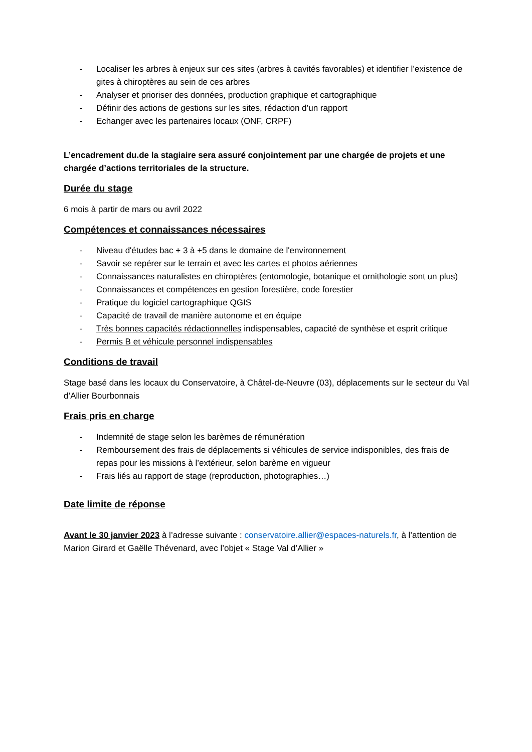- Localiser les arbres à enjeux sur ces sites (arbres à cavités favorables) et identifier l’existence de gites à chiroptères au sein de ces arbres
- Analyser et prioriser des données, production graphique et cartographique
- Définir des actions de gestions sur les sites, rédaction d’un rapport
- Echanger avec les partenaires locaux (ONF, CRPF)
L’encadrement du.de la stagiaire sera assuré conjointement par une chargée de projets et une chargée d’actions territoriales de la structure.
Durée du stage
6 mois à partir de mars ou avril 2022
Compétences et connaissances nécessaires
- Niveau d'études bac + 3 à +5 dans le domaine de l'environnement
- Savoir se repérer sur le terrain et avec les cartes et photos aériennes
- Connaissances naturalistes en chiroptères (entomologie, botanique et ornithologie sont un plus)
- Connaissances et compétences en gestion forestière, code forestier
- Pratique du logiciel cartographique QGIS
- Capacité de travail de manière autonome et en équipe
- Très bonnes capacités rédactionnelles indispensables, capacité de synthèse et esprit critique
- Permis B et véhicule personnel indispensables
Conditions de travail
Stage basé dans les locaux du Conservatoire, à Châtel-de-Neuvre (03), déplacements sur le secteur du Val d’Allier Bourbonnais
Frais pris en charge
- Indemnité de stage selon les barèmes de rémunération
- Remboursement des frais de déplacements si véhicules de service indisponibles, des frais de repas pour les missions à l’extérieur, selon barème en vigueur
- Frais liés au rapport de stage (reproduction, photographies…)
Date limite de réponse
Avant le 30 janvier 2023 à l’adresse suivante : conservatoire.allier@espaces-naturels.fr, à l’attention de Marion Girard et Gaëlle Thévenard, avec l’objet « Stage Val d’Allier »